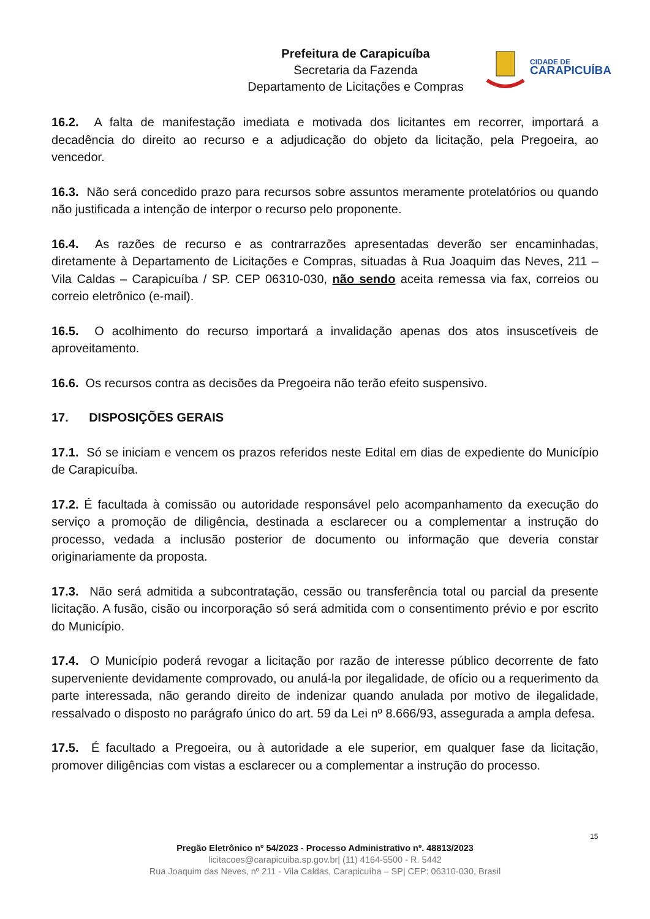Prefeitura de Carapicuíba
Secretaria da Fazenda
Departamento de Licitações e Compras
CIDADE DE
CARAPICUÍBA
16.2. A falta de manifestação imediata e motivada dos licitantes em recorrer, importará a decadência do direito ao recurso e a adjudicação do objeto da licitação, pela Pregoeira, ao vencedor.
16.3. Não será concedido prazo para recursos sobre assuntos meramente protelatórios ou quando não justificada a intenção de interpor o recurso pelo proponente.
16.4. As razões de recurso e as contrarrazões apresentadas deverão ser encaminhadas, diretamente à Departamento de Licitações e Compras, situadas à Rua Joaquim das Neves, 211 – Vila Caldas – Carapicuíba / SP. CEP 06310-030, não sendo aceita remessa via fax, correios ou correio eletrônico (e-mail).
16.5. O acolhimento do recurso importará a invalidação apenas dos atos insuscetíveis de aproveitamento.
16.6. Os recursos contra as decisões da Pregoeira não terão efeito suspensivo.
17. DISPOSIÇÕES GERAIS
17.1. Só se iniciam e vencem os prazos referidos neste Edital em dias de expediente do Município de Carapicuíba.
17.2. É facultada à comissão ou autoridade responsável pelo acompanhamento da execução do serviço a promoção de diligência, destinada a esclarecer ou a complementar a instrução do processo, vedada a inclusão posterior de documento ou informação que deveria constar originariamente da proposta.
17.3. Não será admitida a subcontratação, cessão ou transferência total ou parcial da presente licitação. A fusão, cisão ou incorporação só será admitida com o consentimento prévio e por escrito do Município.
17.4. O Município poderá revogar a licitação por razão de interesse público decorrente de fato superveniente devidamente comprovado, ou anulá-la por ilegalidade, de ofício ou a requerimento da parte interessada, não gerando direito de indenizar quando anulada por motivo de ilegalidade, ressalvado o disposto no parágrafo único do art. 59 da Lei nº 8.666/93, assegurada a ampla defesa.
17.5. É facultado a Pregoeira, ou à autoridade a ele superior, em qualquer fase da licitação, promover diligências com vistas a esclarecer ou a complementar a instrução do processo.
15
Pregão Eletrônico nº 54/2023 - Processo Administrativo nº. 48813/2023
licitacoes@carapicuiba.sp.gov.br| (11) 4164-5500 - R. 5442
Rua Joaquim das Neves, nº 211 - Vila Caldas, Carapicuíba – SP| CEP: 06310-030, Brasil